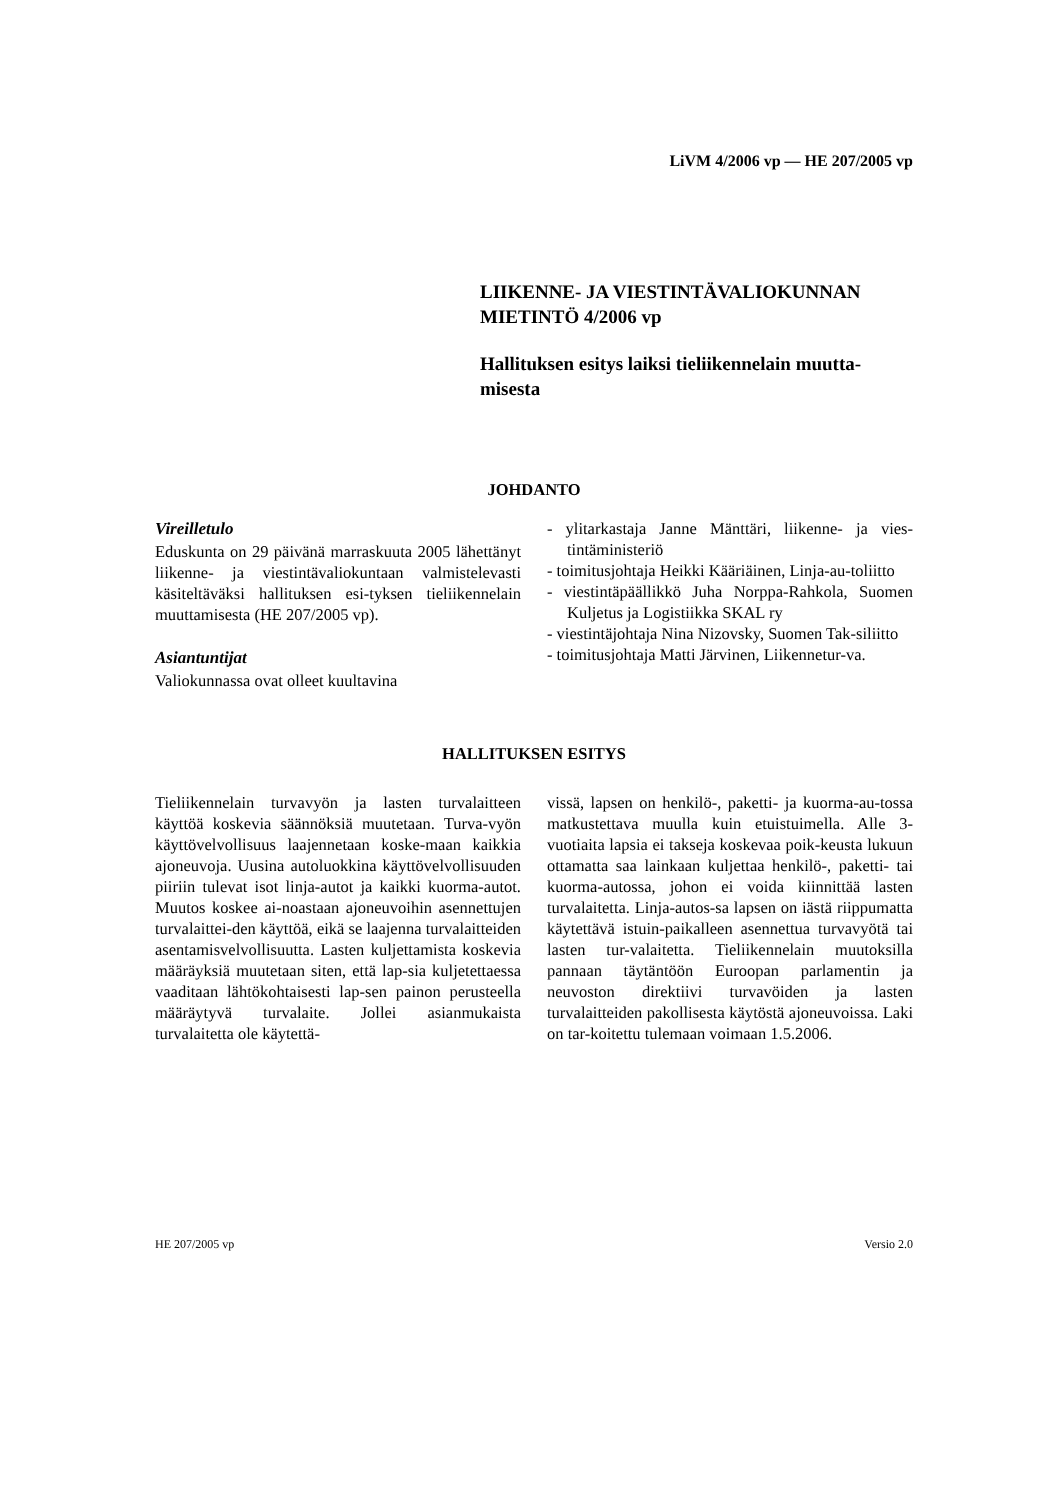LiVM 4/2006 vp — HE 207/2005 vp
LIIKENNE- JA VIESTINTÄVALIOKUNNAN MIETINTÖ 4/2006 vp
Hallituksen esitys laiksi tieliikennelain muutta-misesta
JOHDANTO
Vireilletulo
Eduskunta on 29 päivänä marraskuuta 2005 lähettänyt liikenne- ja viestintävaliokuntaan valmistelevasti käsiteltäväksi hallituksen esi-tyksen tieliikennelain muuttamisesta (HE 207/2005 vp).
Asiantuntijat
Valiokunnassa ovat olleet kuultavina
- ylitarkastaja Janne Mänttäri, liikenne- ja vies-tintäministeriö
- toimitusjohtaja Heikki Kääriäinen, Linja-au-toliitto
- viestintäpäällikkö Juha Norppa-Rahkola, Suomen Kuljetus ja Logistiikka SKAL ry
- viestintäjohtaja Nina Nizovsky, Suomen Tak-siliitto
- toimitusjohtaja Matti Järvinen, Liikennetur-va.
HALLITUKSEN ESITYS
Tieliikennelain turvavyön ja lasten turvalaitteen käyttöä koskevia säännöksiä muutetaan. Turva-vyön käyttövelvollisuus laajennetaan koske-maan kaikkia ajoneuvoja. Uusina autoluokkina käyttövelvollisuuden piiriin tulevat isot linja-autot ja kaikki kuorma-autot. Muutos koskee ai-noastaan ajoneuvoihin asennettujen turvalaittei-den käyttöä, eikä se laajenna turvalaitteiden asentamisvelvollisuutta. Lasten kuljettamista koskevia määräyksiä muutetaan siten, että lap-sia kuljetettaessa vaaditaan lähtökohtaisesti lap-sen painon perusteella määräytyvä turvalaite. Jollei asianmukaista turvalaitetta ole käytettä-
vissä, lapsen on henkilö-, paketti- ja kuorma-au-tossa matkustettava muulla kuin etuistuimella. Alle 3-vuotiaita lapsia ei takseja koskevaa poik-keusta lukuun ottamatta saa lainkaan kuljettaa henkilö-, paketti- tai kuorma-autossa, johon ei voida kiinnittää lasten turvalaitetta. Linja-autos-sa lapsen on iästä riippumatta käytettävä istuin-paikalleen asennettua turvavyötä tai lasten tur-valaitetta. Tieliikennelain muutoksilla pannaan täytäntöön Euroopan parlamentin ja neuvoston direktiivi turvavöiden ja lasten turvalaitteiden pakollisesta käytöstä ajoneuvoissa. Laki on tar-koitettu tulemaan voimaan 1.5.2006.
HE 207/2005 vp Versio 2.0